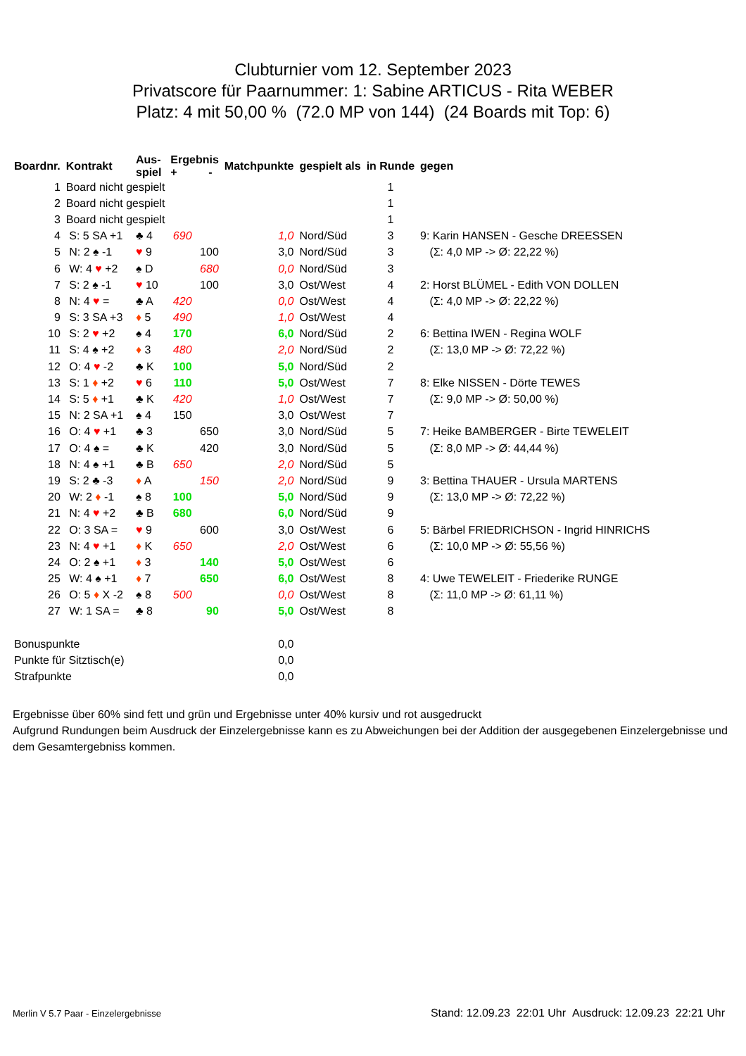Clubturnier vom 12. September 2023
Privatscore für Paarnummer: 1: Sabine ARTICUS - Rita WEBER
Platz: 4 mit 50,00 % (72.0 MP von 144) (24 Boards mit Top: 6)
| Boardnr. | Kontrakt | Aus- spiel | Ergebnis + - | | Matchpunkte | gespielt als | in Runde | gegen |
| --- | --- | --- | --- | --- | --- | --- | --- | --- |
| 1 | Board nicht gespielt | | | | | | 1 | |
| 2 | Board nicht gespielt | | | | | | 1 | |
| 3 | Board nicht gespielt | | | | | | 1 | |
| 4 | S: 5 SA +1 | ♣ 4 | 690 | | 1,0 | Nord/Süd | 3 | 9: Karin HANSEN - Gesche DREESSEN |
| 5 | N: 2 ♠ -1 | ♥ 9 | | 100 | 3,0 | Nord/Süd | 3 | (Σ: 4,0 MP -> Ø: 22,22 %) |
| 6 | W: 4 ♥ +2 | ♠ D | | 680 | 0,0 | Nord/Süd | 3 | |
| 7 | S: 2 ♠ -1 | ♥ 10 | | 100 | 3,0 | Ost/West | 4 | 2: Horst BLÜMEL - Edith VON DOLLEN |
| 8 | N: 4 ♥ = | ♣ A | 420 | | 0,0 | Ost/West | 4 | (Σ: 4,0 MP -> Ø: 22,22 %) |
| 9 | S: 3 SA +3 | ♦ 5 | 490 | | 1,0 | Ost/West | 4 | |
| 10 | S: 2 ♥ +2 | ♠ 4 | 170 | | 6,0 | Nord/Süd | 2 | 6: Bettina IWEN - Regina WOLF |
| 11 | S: 4 ♠ +2 | ♦ 3 | 480 | | 2,0 | Nord/Süd | 2 | (Σ: 13,0 MP -> Ø: 72,22 %) |
| 12 | O: 4 ♥ -2 | ♣ K | 100 | | 5,0 | Nord/Süd | 2 | |
| 13 | S: 1 ♦ +2 | ♥ 6 | 110 | | 5,0 | Ost/West | 7 | 8: Elke NISSEN - Dörte TEWES |
| 14 | S: 5 ♦ +1 | ♣ K | 420 | | 1,0 | Ost/West | 7 | (Σ: 9,0 MP -> Ø: 50,00 %) |
| 15 | N: 2 SA +1 | ♠ 4 | 150 | | 3,0 | Ost/West | 7 | |
| 16 | O: 4 ♥ +1 | ♣ 3 | | 650 | 3,0 | Nord/Süd | 5 | 7: Heike BAMBERGER - Birte TEWELEIT |
| 17 | O: 4 ♠ = | ♣ K | | 420 | 3,0 | Nord/Süd | 5 | (Σ: 8,0 MP -> Ø: 44,44 %) |
| 18 | N: 4 ♠ +1 | ♣ B | 650 | | 2,0 | Nord/Süd | 5 | |
| 19 | S: 2 ♣ -3 | ♦ A | | 150 | 2,0 | Nord/Süd | 9 | 3: Bettina THAUER - Ursula MARTENS |
| 20 | W: 2 ♦ -1 | ♠ 8 | 100 | | 5,0 | Nord/Süd | 9 | (Σ: 13,0 MP -> Ø: 72,22 %) |
| 21 | N: 4 ♥ +2 | ♣ B | 680 | | 6,0 | Nord/Süd | 9 | |
| 22 | O: 3 SA = | ♥ 9 | | 600 | 3,0 | Ost/West | 6 | 5: Bärbel FRIEDRICHSON - Ingrid HINRICHS |
| 23 | N: 4 ♥ +1 | ♦ K | 650 | | 2,0 | Ost/West | 6 | (Σ: 10,0 MP -> Ø: 55,56 %) |
| 24 | O: 2 ♠ +1 | ♦ 3 | | 140 | 5,0 | Ost/West | 6 | |
| 25 | W: 4 ♠ +1 | ♦ 7 | | 650 | 6,0 | Ost/West | 8 | 4: Uwe TEWELEIT - Friederike RUNGE |
| 26 | O: 5 ♦ X -2 | ♠ 8 | 500 | | 0,0 | Ost/West | 8 | (Σ: 11,0 MP -> Ø: 61,11 %) |
| 27 | W: 1 SA = | ♣ 8 | | 90 | 5,0 | Ost/West | 8 | |
| Bonuspunkte | | | | | 0,0 | | | |
| Punkte für Sitztisch(e) | | | | | 0,0 | | | |
| Strafpunkte | | | | | 0,0 | | | |
Ergebnisse über 60% sind fett und grün und Ergebnisse unter 40% kursiv und rot ausgedruckt
Aufgrund Rundungen beim Ausdruck der Einzelergebnisse kann es zu Abweichungen bei der Addition der ausgegebenen Einzelergebnisse und dem Gesamtergebniss kommen.
Merlin V 5.7 Paar - Einzelergebnisse Stand: 12.09.23 22:01 Uhr Ausdruck: 12.09.23 22:21 Uhr